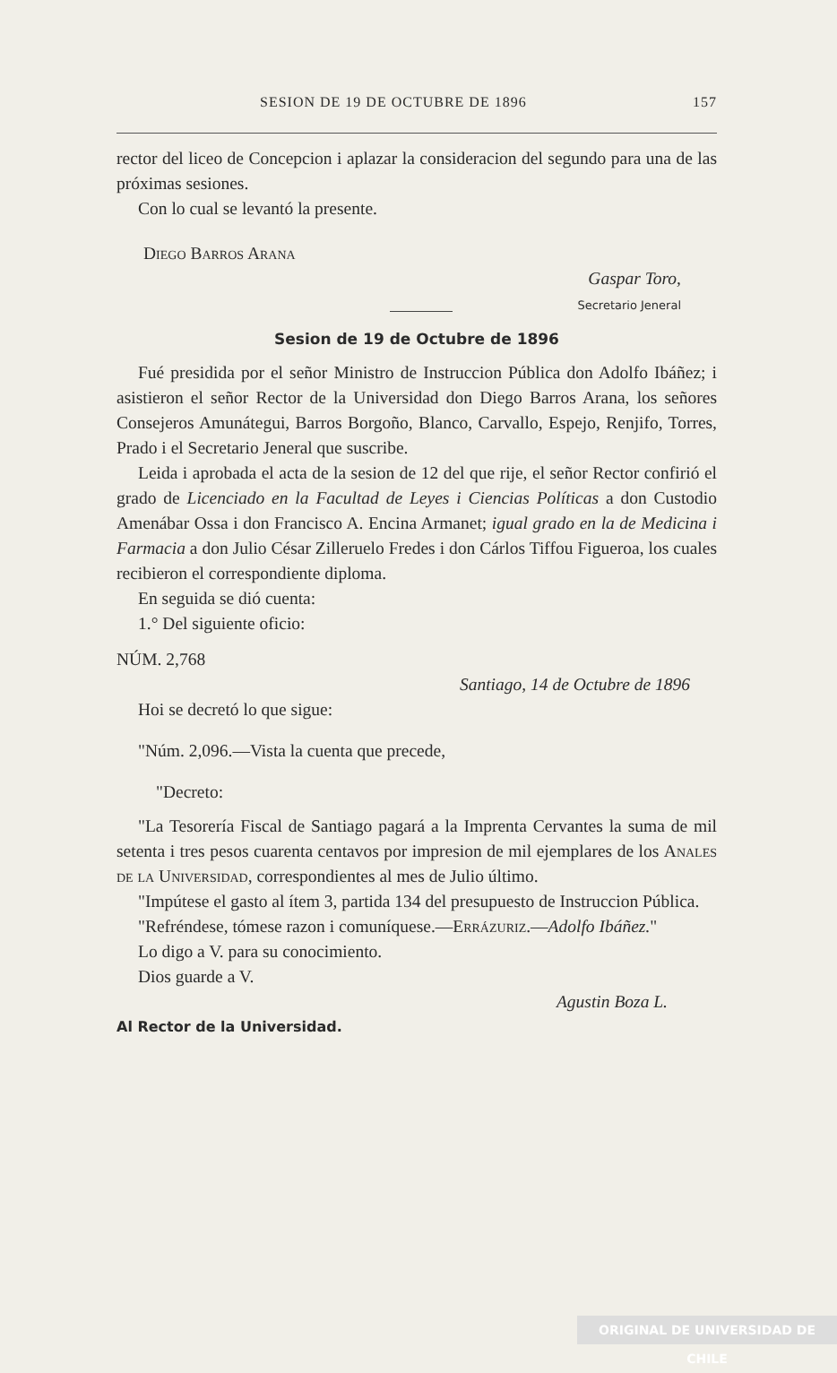SESION DE 19 DE OCTUBRE DE 1896 157
rector del liceo de Concepcion i aplazar la consideracion del segundo para una de las próximas sesiones.
Con lo cual se levantó la presente.
Diego Barros Arana
Gaspar Toro,
Secretario Jeneral
Sesion de 19 de Octubre de 1896
Fué presidida por el señor Ministro de Instruccion Pública don Adolfo Ibáñez; i asistieron el señor Rector de la Universidad don Diego Barros Arana, los señores Consejeros Amunátegui, Barros Borgoño, Blanco, Carvallo, Espejo, Renjifo, Torres, Prado i el Secretario Jeneral que suscribe.
Leida i aprobada el acta de la sesion de 12 del que rije, el señor Rector confirió el grado de Licenciado en la Facultad de Leyes i Ciencias Políticas a don Custodio Amenábar Ossa i don Francisco A. Encina Armanet; igual grado en la de Medicina i Farmacia a don Julio César Zilleruelo Fredes i don Cárlos Tiffou Figueroa, los cuales recibieron el correspondiente diploma.
En seguida se dió cuenta:
1.° Del siguiente oficio:
NÚM. 2,768
Santiago, 14 de Octubre de 1896
Hoi se decretó lo que sigue:
"Núm. 2,096.—Vista la cuenta que precede,
"Decreto:
"La Tesorería Fiscal de Santiago pagará a la Imprenta Cervantes la suma de mil setenta i tres pesos cuarenta centavos por impresion de mil ejemplares de los Anales de la Universidad, correspondientes al mes de Julio último.
"Impútese el gasto al ítem 3, partida 134 del presupuesto de Instruccion Pública.
"Refréndese, tómese razon i comuníquese.—Errázuriz.—Adolfo Ibáñez."
Lo digo a V. para su conocimiento.
Dios guarde a V.
Agustin Boza L.
Al Rector de la Universidad.
ORIGINAL DE UNIVERSIDAD DE CHILE